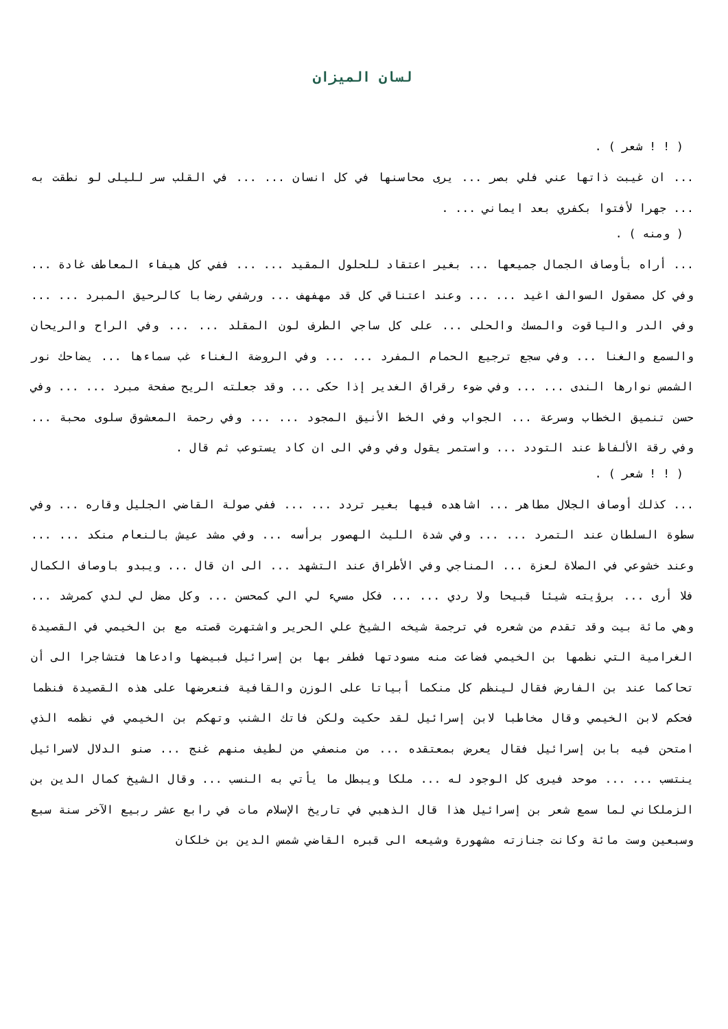لسان الميزان
( ! ! شعر ) .
... ان غيبت ذاتها عني فلي بصر ... يرى محاسنها في كل انسان ... ... في القلب سر لليلى لو نطقت به ... جهرا لأفتوا بكفري بعد ايماني ... .
( ومنه ) .
... أراه بأوصاف الجمال جميعها ... بغير اعتقاد للحلول المقيد ... ... ففي كل هيفاء المعاطف غادة ... وفي كل مصقول السوالف اغيد ... ... وعند اعتناقي كل قد مهفهف ... ورشفي رضابا كالرحيق المبرد ... ... وفي الدر والياقوت والمسك والحلى ... على كل ساجي الطرف لون المقلد ... ... وفي الراح والريحان والسمع والغنا ... وفي سجع ترجيع الحمام المفرد ... ... وفي الروضة الغناء غب سماءها ... يضاحك نور الشمس نوارها الندى ... ... وفي ضوء رقراق الغدير إذا حكى ... وقد جعلته الريح صفحة مبرد ... ... وفي حسن تنميق الخطاب وسرعة ... الجواب وفي الخط الأنيق المجود ... ... وفي رحمة المعشوق سلوى محبة ... وفي رقة الألفاظ عند التودد ... واستمر يقول وفي وفي الى ان كاد يستوعب ثم قال .
( ! ! شعر ) .
... كذلك أوصاف الجلال مطاهر ... اشاهده فيها بغير تردد ... ... ففي صولة القاضي الجليل وقاره ... وفي سطوة السلطان عند التمرد ... ... وفي شدة الليث الهصور برأسه ... وفي مشد عيش بالنعام منكد ... ... وعند خشوعي في الصلاة لعزة ... المناجي وفي الأطراق عند التشهد ... الى ان قال ... ويبدو باوصاف الكمال فلا أرى ... برؤيته شيئا قبيحا ولا ردي ... ... فكل مسيء لي الي كمحسن ... وكل مضل لي لدي كمرشد ... وهي مائة بيت وقد تقدم من شعره في ترجمة شيخه الشيخ علي الحرير واشتهرت قصته مع بن الخيمي في القصيدة الغرامية التي نظمها بن الخيمي فضاعت منه مسودتها فطفر بها بن إسرائيل فبيضها وادعاها فتشاجرا الى أن تحاكما عند بن الفارض فقال لينظم كل منكما أبياتا على الوزن والقافية فنعرضها على هذه القصيدة فنظما فحكم لابن الخيمي وقال مخاطبا لابن إسرائيل لقد حكيت ولكن فاتك الشنب وتهكم بن الخيمي في نظمه الذي امتحن فيه بابن إسرائيل فقال يعرض بمعتقده ... من منصفي من لطيف منهم غنج ... صنو الدلال لاسرائيل ينتسب ... ... موحد فيرى كل الوجود له ... ملكا ويبطل ما يأتي به النسب ... وقال الشيخ كمال الدين بن الزملكاني لما سمع شعر بن إسرائيل هذا قال الذهبي في تاريخ الإسلام مات في رابع عشر ربيع الآخر سنة سبع وسبعين وست مائة وكانت جنازته مشهورة وشيعه الى قبره القاضي شمس الدين بن خلكان